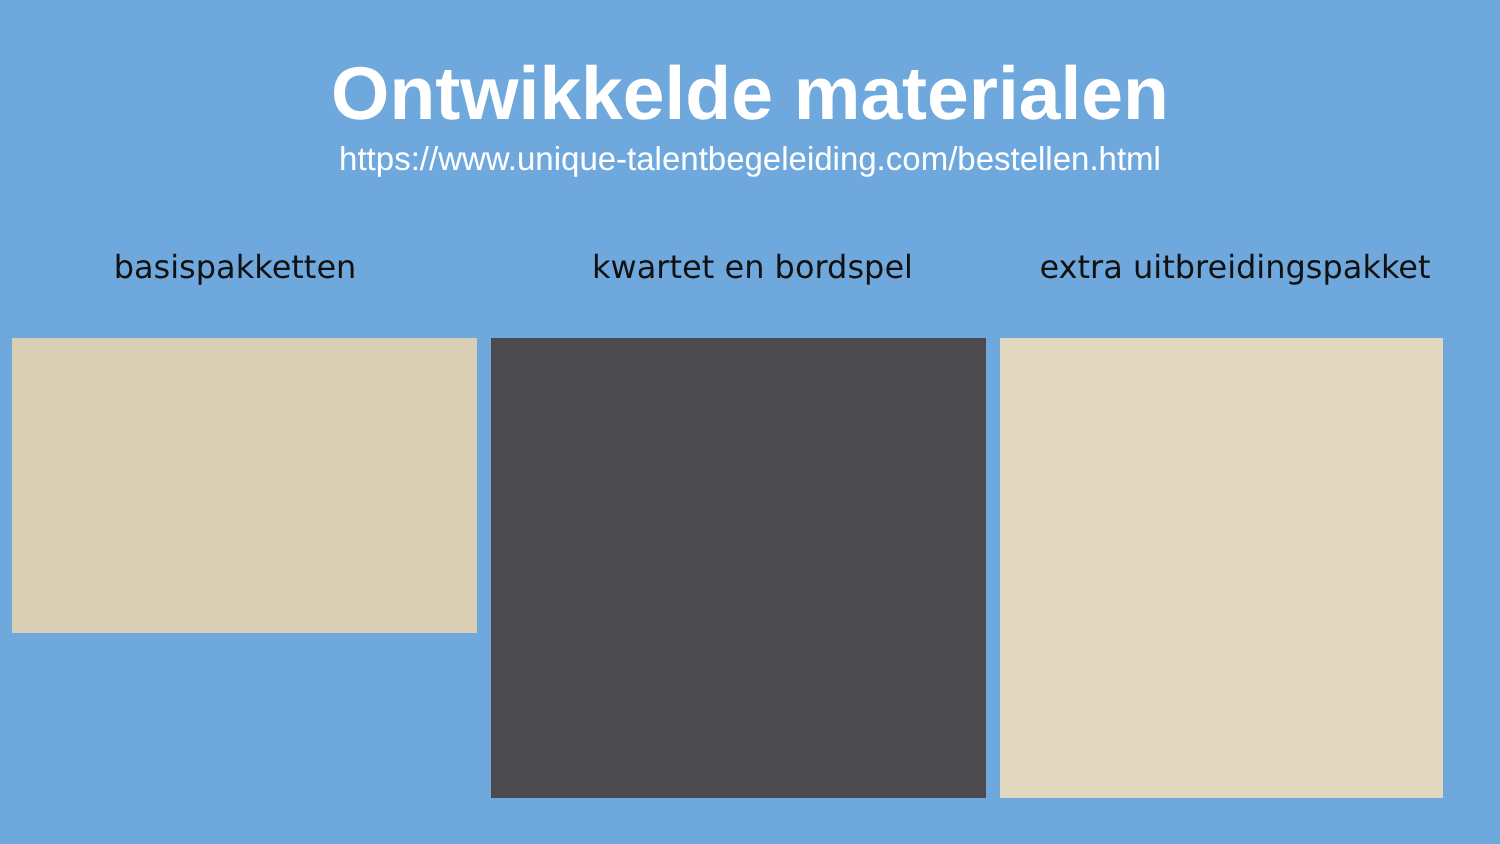Ontwikkelde materialen
https://www.unique-talentbegeleiding.com/bestellen.html
basispakketten kwartet en bordspel extra uitbreidingspakket